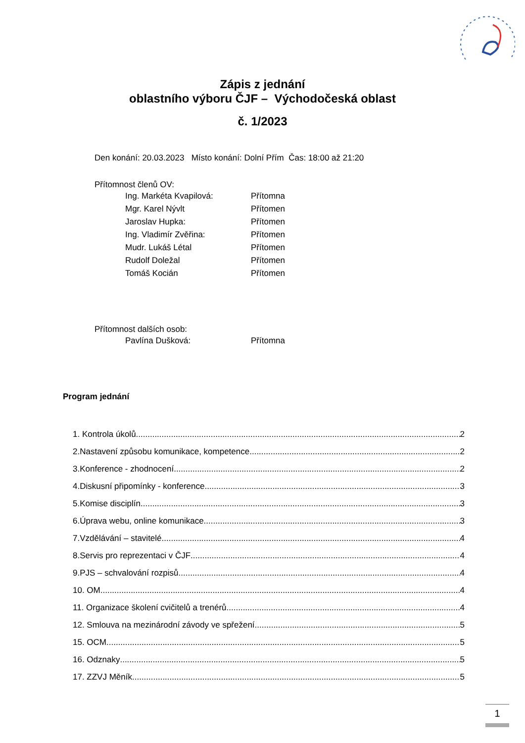Zápis z jednání
oblastního výboru ČJF – Východočeská oblast
č. 1/2023
Den konání: 20.03.2023 Místo konání: Dolní Přím Čas: 18:00 až 21:20
Přítomnost členů OV:
Ing. Markéta Kvapilová: Přítomna
Mgr. Karel Nývlt Přítomen
Jaroslav Hupka: Přítomen
Ing. Vladimír Zvěřina: Přítomen
Mudr. Lukáš Létal Přítomen
Rudolf Doležal Přítomen
Tomáš Kocián Přítomen
Přítomnost dalších osob:
Pavlína Dušková: Přítomna
Program jednání
1. Kontrola úkolů 2
2.Nastavení způsobu komunikace, kompetence 2
3.Konference - zhodnocení 2
4.Diskusní připomínky - konference 3
5.Komise disciplín 3
6.Úprava webu, online komunikace 3
7.Vzdělávání – stavitelé 4
8.Servis pro reprezentaci v ČJF 4
9.PJS – schvalování rozpisů 4
10. OM 4
11. Organizace školení cvičitelů a trenérů 4
12. Smlouva na mezinárodní závody ve spřežení 5
15. OCM 5
16. Odznaky 5
17. ZZVJ Měník 5
1